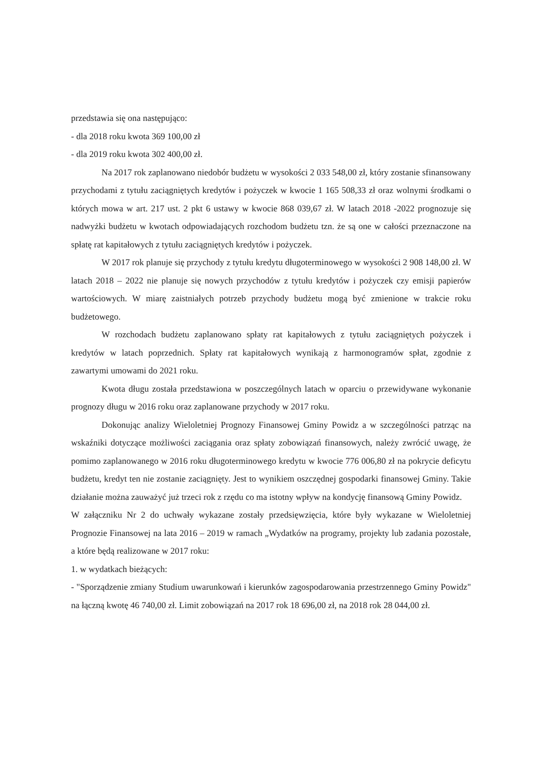przedstawia się ona następująco:
- dla 2018 roku kwota 369 100,00 zł
- dla 2019 roku kwota 302 400,00 zł.
Na 2017 rok zaplanowano niedobór budżetu w wysokości 2 033 548,00 zł, który zostanie sfinansowany przychodami z tytułu zaciągniętych kredytów i pożyczek w kwocie 1 165 508,33 zł oraz wolnymi środkami o których mowa w art. 217 ust. 2 pkt 6 ustawy w kwocie 868 039,67 zł. W latach 2018 -2022 prognozuje się nadwyżki budżetu w kwotach odpowiadających rozchodom budżetu tzn. że są one w całości przeznaczone na spłatę rat kapitałowych z tytułu zaciągniętych kredytów i pożyczek.
W 2017 rok planuje się przychody z tytułu kredytu długoterminowego w wysokości 2 908 148,00 zł. W latach 2018 – 2022 nie planuje się nowych przychodów z tytułu kredytów i pożyczek czy emisji papierów wartościowych. W miarę zaistniałych potrzeb przychody budżetu mogą być zmienione w trakcie roku budżetowego.
W rozchodach budżetu zaplanowano spłaty rat kapitałowych z tytułu zaciągniętych pożyczek i kredytów w latach poprzednich. Spłaty rat kapitałowych wynikają z harmonogramów spłat, zgodnie z zawartymi umowami do 2021 roku.
Kwota długu została przedstawiona w poszczególnych latach w oparciu o przewidywane wykonanie prognozy długu w 2016 roku oraz zaplanowane przychody w 2017 roku.
Dokonując analizy Wieloletniej Prognozy Finansowej Gminy Powidz a w szczególności patrząc na wskaźniki dotyczące możliwości zaciągania oraz spłaty zobowiązań finansowych, należy zwrócić uwagę, że pomimo zaplanowanego w 2016 roku długoterminowego kredytu w kwocie 776 006,80 zł na pokrycie deficytu budżetu, kredyt ten nie zostanie zaciągnięty. Jest to wynikiem oszczędnej gospodarki finansowej Gminy. Takie działanie można zauważyć już trzeci rok z rzędu co ma istotny wpływ na kondycję finansową Gminy Powidz.
W załączniku Nr 2 do uchwały wykazane zostały przedsięwzięcia, które były wykazane w Wieloletniej Prognozie Finansowej na lata 2016 – 2019 w ramach „Wydatków na programy, projekty lub zadania pozostałe, a które będą realizowane w 2017 roku:
1. w wydatkach bieżących:
- "Sporządzenie zmiany Studium uwarunkowań i kierunków zagospodarowania przestrzennego Gminy Powidz" na łączną kwotę 46 740,00 zł. Limit zobowiązań na 2017 rok 18 696,00 zł, na 2018 rok 28 044,00 zł.